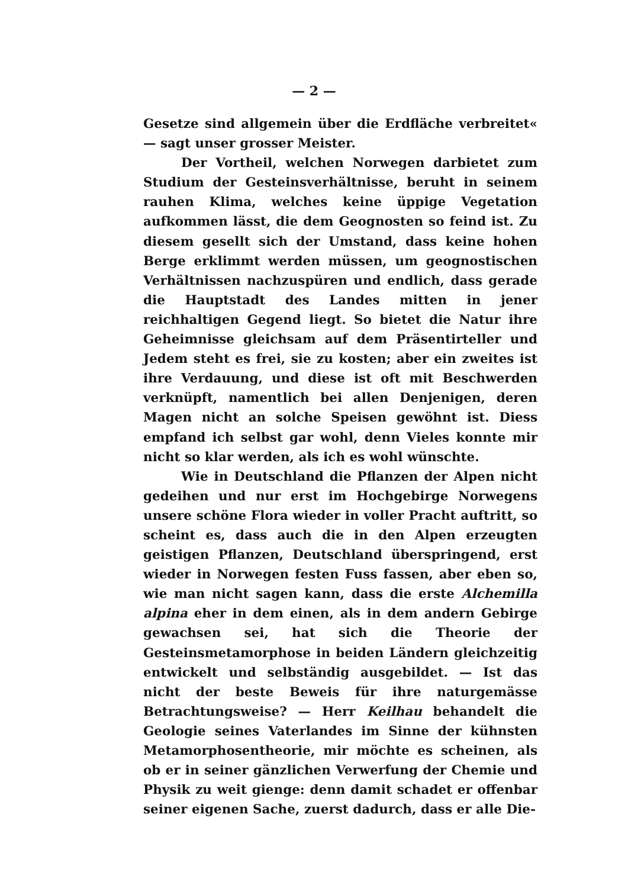— 2 —
Gesetze sind allgemein über die Erdfläche verbreitet« — sagt unser grosser Meister.
Der Vortheil, welchen Norwegen darbietet zum Studium der Gesteinsverhältnisse, beruht in seinem rauhen Klima, welches keine üppige Vegetation aufkommen lässt, die dem Geognosten so feind ist. Zu diesem gesellt sich der Umstand, dass keine hohen Berge erklimmt werden müssen, um geognostischen Verhältnissen nachzuspüren und endlich, dass gerade die Hauptstadt des Landes mitten in jener reichhaltigen Gegend liegt. So bietet die Natur ihre Geheimnisse gleichsam auf dem Präsentirteller und Jedem steht es frei, sie zu kosten; aber ein zweites ist ihre Verdauung, und diese ist oft mit Beschwerden verknüpft, namentlich bei allen Denjenigen, deren Magen nicht an solche Speisen gewöhnt ist. Diess empfand ich selbst gar wohl, denn Vieles konnte mir nicht so klar werden, als ich es wohl wünschte.
Wie in Deutschland die Pflanzen der Alpen nicht gedeihen und nur erst im Hochgebirge Norwegens unsere schöne Flora wieder in voller Pracht auftritt, so scheint es, dass auch die in den Alpen erzeugten geistigen Pflanzen, Deutschland überspringend, erst wieder in Norwegen festen Fuss fassen, aber eben so, wie man nicht sagen kann, dass die erste Alchemilla alpina eher in dem einen, als in dem andern Gebirge gewachsen sei, hat sich die Theorie der Gesteinsmetamorphose in beiden Ländern gleichzeitig entwickelt und selbständig ausgebildet. — Ist das nicht der beste Beweis für ihre naturgemässe Betrachtungsweise? — Herr Keilhau behandelt die Geologie seines Vaterlandes im Sinne der kühnsten Metamorphosentheorie, mir möchte es scheinen, als ob er in seiner gänzlichen Verwerfung der Chemie und Physik zu weit gienge: denn damit schadet er offenbar seiner eigenen Sache, zuerst dadurch, dass er alle Die-